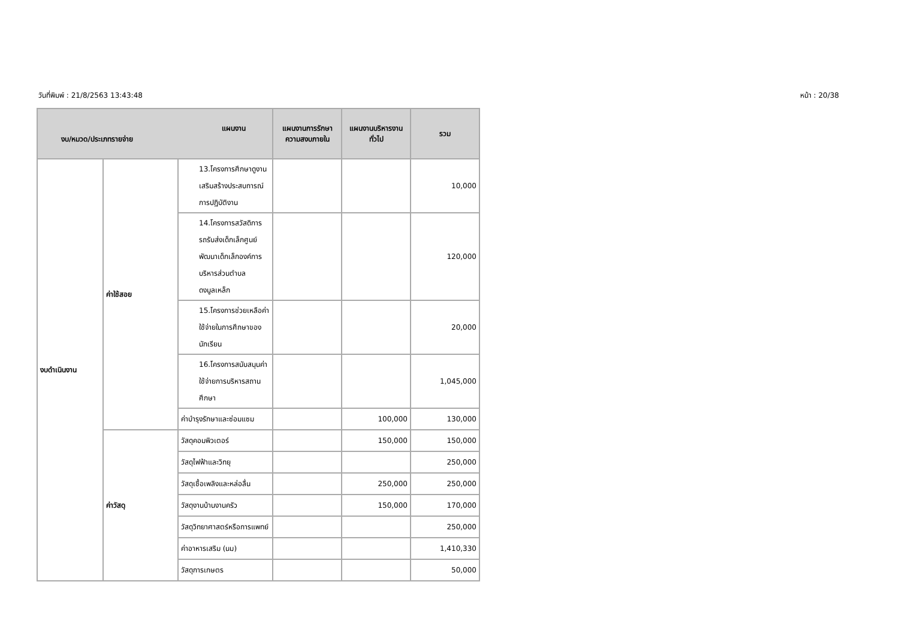วันที่พิมพ์ : 21/8/2563 13:43:48 หน้า : 20/38
| แผนงาน งบ/หมวด/ประเภทรายจ่าย | | | แผนงานการรักษาความสงบภายใน | แผนงานบริหารงานทั่วไป | รวม |
| --- | --- | --- | --- | --- | --- |
| งบดำเนินงาน | ค่าใช้สอย | 13.โครงการศึกษาดูงานเสริมสร้างประสบการณ์การปฏิบัติงาน | | | 10,000 |
| | | 14.โครงการสวัสดิการรถรับส่งเด็กเล็กศูนย์พัฒนาเด็กเล็กองค์การบริหารส่วนตำบลดงมูลเหล็ก | | | 120,000 |
| | | 15.โครงการช่วยเหลือค่าใช้จ่ายในการศึกษาของนักเรียน | | | 20,000 |
| | | 16.โครงการสนับสนุนค่าใช้จ่ายการบริหารสถานศึกษา | | | 1,045,000 |
| | | ค่าบำรุงรักษาและซ่อมแซม | | 100,000 | 130,000 |
| | ค่าวัสดุ | วัสดุคอมพิวเตอร์ | | 150,000 | 150,000 |
| | | วัสดุไฟฟ้าและวิทยุ | | | 250,000 |
| | | วัสดุเชื้อเพลิงและหล่อลื่น | | 250,000 | 250,000 |
| | | วัสดุงานบ้านงานครัว | | 150,000 | 170,000 |
| | | วัสดุวิทยาศาสตร์หรือการแพทย์ | | | 250,000 |
| | | ค่าอาหารเสริม (นม) | | | 1,410,330 |
| | | วัสดุการเกษตร | | | 50,000 |